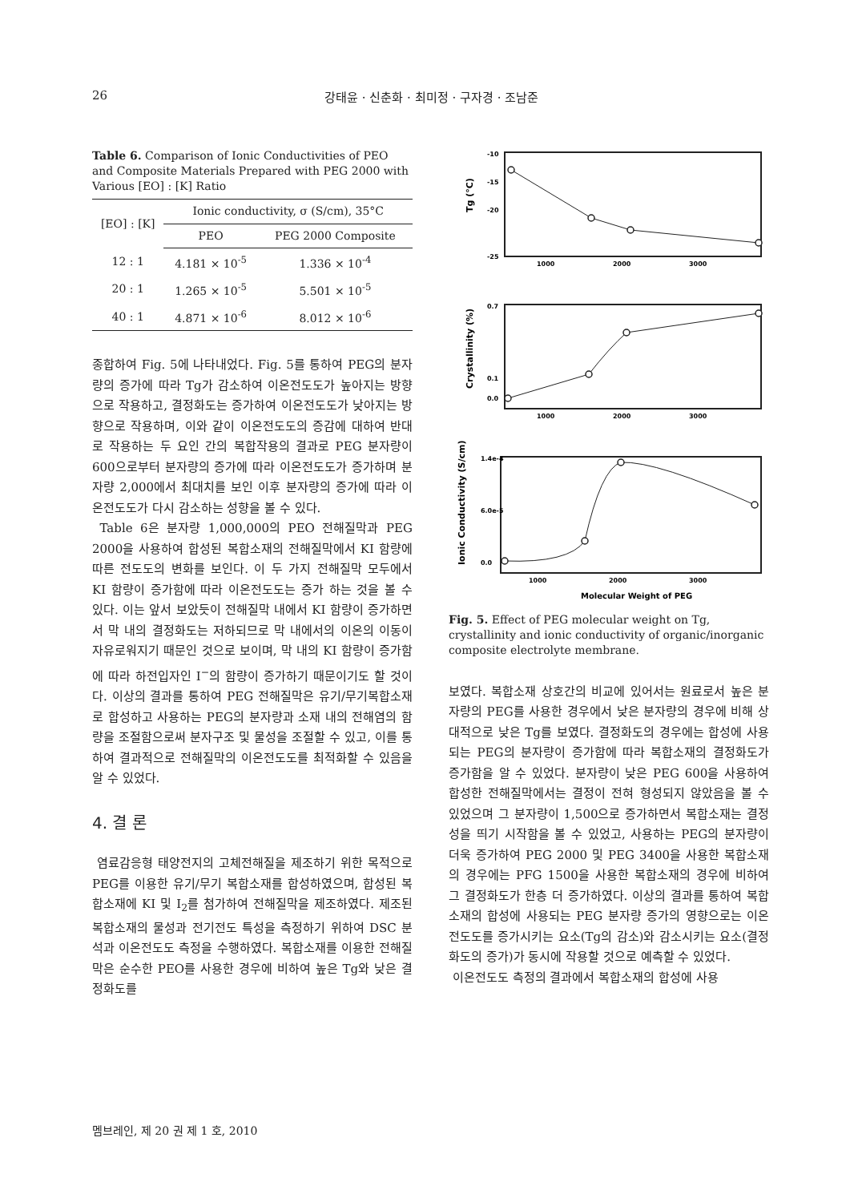26 강태윤 · 신춘화 · 최미정 · 구자경 · 조남준
Table 6. Comparison of Ionic Conductivities of PEO and Composite Materials Prepared with PEG 2000 with Various [EO] : [K] Ratio
| [EO] : [K] | Ionic conductivity, σ (S/cm), 35°C | |
| --- | --- | --- |
| | PEO | PEG 2000 Composite |
| 12 : 1 | 4.181 × 10<sup>-5</sup> | 1.336 × 10<sup>-4</sup> |
| 20 : 1 | 1.265 × 10<sup>-5</sup> | 5.501 × 10<sup>-5</sup> |
| 40 : 1 | 4.871 × 10<sup>-6</sup> | 8.012 × 10<sup>-6</sup> |
종합하여 Fig. 5에 나타내었다. Fig. 5를 통하여 PEG의 분자량의 증가에 따라 Tg가 감소하여 이온전도도가 높아지는 방향으로 작용하고, 결정화도는 증가하여 이온전도도가 낮아지는 방향으로 작용하며, 이와 같이 이온전도도의 증감에 대하여 반대로 작용하는 두 요인 간의 복합작용의 결과로 PEG 분자량이 600으로부터 분자량의 증가에 따라 이온전도도가 증가하며 분자량 2,000에서 최대치를 보인 이후 분자량의 증가에 따라 이온전도도가 다시 감소하는 성향을 볼 수 있다.
Table 6은 분자량 1,000,000의 PEO 전해질막과 PEG 2000을 사용하여 합성된 복합소재의 전해질막에서 KI 함량에 따른 전도도의 변화를 보인다. 이 두 가지 전해질막 모두에서 KI 함량이 증가함에 따라 이온전도도는 증가 하는 것을 볼 수 있다. 이는 앞서 보았듯이 전해질막 내에서 KI 함량이 증가하면서 막 내의 결정화도는 저하되므로 막 내에서의 이온의 이동이 자유로워지기 때문인 것으로 보이며, 막 내의 KI 함량이 증가함에 따라 하전입자인 I<sup>−</sup>의 함량이 증가하기 때문이기도 할 것이다. 이상의 결과를 통하여 PEG 전해질막은 유기/무기복합소재로 합성하고 사용하는 PEG의 분자량과 소재 내의 전해염의 함량을 조절함으로써 분자구조 및 물성을 조절할 수 있고, 이를 통하여 결과적으로 전해질막의 이온전도도를 최적화할 수 있음을 알 수 있었다.
4. 결 론
염료감응형 태양전지의 고체전해질을 제조하기 위한 목적으로 PEG를 이용한 유기/무기 복합소재를 합성하였으며, 합성된 복합소재에 KI 및 I<sub>2</sub>를 첨가하여 전해질막을 제조하였다. 제조된 복합소재의 물성과 전기전도 특성을 측정하기 위하여 DSC 분석과 이온전도도 측정을 수행하였다. 복합소재를 이용한 전해질막은 순수한 PEO를 사용한 경우에 비하여 높은 Tg와 낮은 결정화도를
-10
-15
-20
-25
Tg (°C)
1000
2000
3000
0.7
0.1
0.0
Crystallinity (%)
1000
2000
3000
1.4e-4
6.0e-5
0.0
Ionic Conductivity (S/cm)
1000
2000
3000
Molecular Weight of PEG
Fig. 5. Effect of PEG molecular weight on Tg, crystallinity and ionic conductivity of organic/inorganic composite electrolyte membrane.
보였다. 복합소재 상호간의 비교에 있어서는 원료로서 높은 분자량의 PEG를 사용한 경우에서 낮은 분자량의 경우에 비해 상대적으로 낮은 Tg를 보였다. 결정화도의 경우에는 합성에 사용되는 PEG의 분자량이 증가함에 따라 복합소재의 결정화도가 증가함을 알 수 있었다. 분자량이 낮은 PEG 600을 사용하여 합성한 전해질막에서는 결정이 전혀 형성되지 않았음을 볼 수 있었으며 그 분자량이 1,500으로 증가하면서 복합소재는 결정성을 띄기 시작함을 볼 수 있었고, 사용하는 PEG의 분자량이 더욱 증가하여 PEG 2000 및 PEG 3400을 사용한 복합소재의 경우에는 PFG 1500을 사용한 복합소재의 경우에 비하여 그 결정화도가 한층 더 증가하였다. 이상의 결과를 통하여 복합소재의 합성에 사용되는 PEG 분자량 증가의 영향으로는 이온전도도를 증가시키는 요소(Tg의 감소)와 감소시키는 요소(결정화도의 증가)가 동시에 작용할 것으로 예측할 수 있었다.
이온전도도 측정의 결과에서 복합소재의 합성에 사용
멤브레인, 제 20 권 제 1 호, 2010